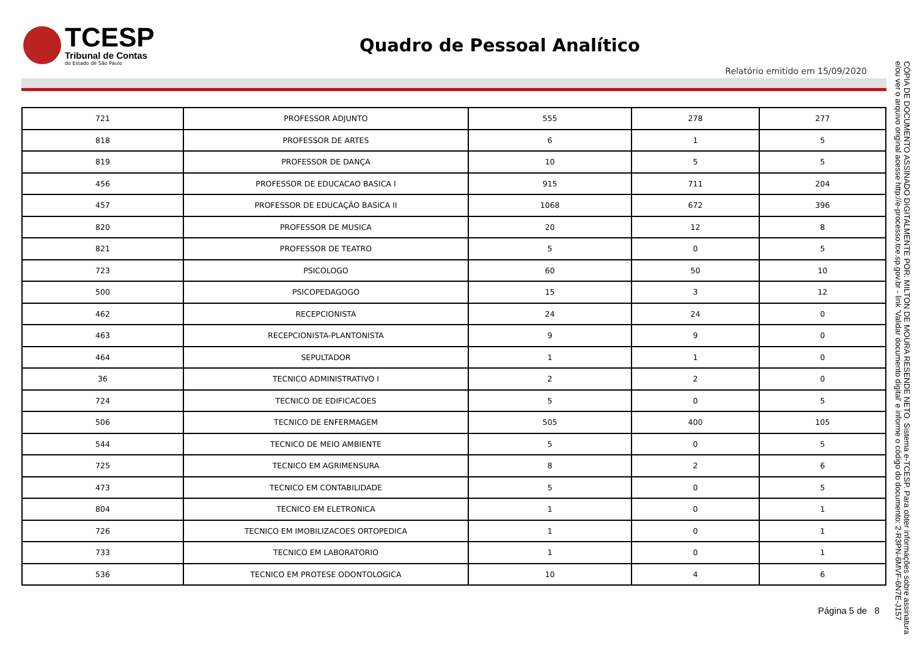TCESP
Tribunal de Contas
do Estado de São Paulo
Quadro de Pessoal Analítico
Relatório emitido em 15/09/2020
| 721 | PROFESSOR ADJUNTO | 555 | 278 | 277 |
| 818 | PROFESSOR DE ARTES | 6 | 1 | 5 |
| 819 | PROFESSOR DE DANÇA | 10 | 5 | 5 |
| 456 | PROFESSOR DE EDUCACAO BASICA I | 915 | 711 | 204 |
| 457 | PROFESSOR DE EDUCAÇÃO BASICA II | 1068 | 672 | 396 |
| 820 | PROFESSOR DE MUSICA | 20 | 12 | 8 |
| 821 | PROFESSOR DE TEATRO | 5 | 0 | 5 |
| 723 | PSICOLOGO | 60 | 50 | 10 |
| 500 | PSICOPEDAGOGO | 15 | 3 | 12 |
| 462 | RECEPCIONISTA | 24 | 24 | 0 |
| 463 | RECEPCIONISTA-PLANTONISTA | 9 | 9 | 0 |
| 464 | SEPULTADOR | 1 | 1 | 0 |
| 36 | TECNICO ADMINISTRATIVO I | 2 | 2 | 0 |
| 724 | TECNICO DE EDIFICACOES | 5 | 0 | 5 |
| 506 | TECNICO DE ENFERMAGEM | 505 | 400 | 105 |
| 544 | TECNICO DE MEIO AMBIENTE | 5 | 0 | 5 |
| 725 | TECNICO EM AGRIMENSURA | 8 | 2 | 6 |
| 473 | TECNICO EM CONTABILIDADE | 5 | 0 | 5 |
| 804 | TECNICO EM ELETRONICA | 1 | 0 | 1 |
| 726 | TECNICO EM IMOBILIZACOES ORTOPEDICA | 1 | 0 | 1 |
| 733 | TECNICO EM LABORATORIO | 1 | 0 | 1 |
| 536 | TECNICO EM PROTESE ODONTOLOGICA | 10 | 4 | 6 |
CÓPIA DE DOCUMENTO ASSINADO DIGITALMENTE POR: MILTON DE MOURA RESENDE NETO. Sistema e-TCESP. Para obter informações sobre assinatura e/ou ver o arquivo original acesse http://e-processo.tce.sp.gov.br - link 'Validar documento digital' e informe o código do documento: 2-R3PN-6MVF-6N7E-J157
Página 5 de 8